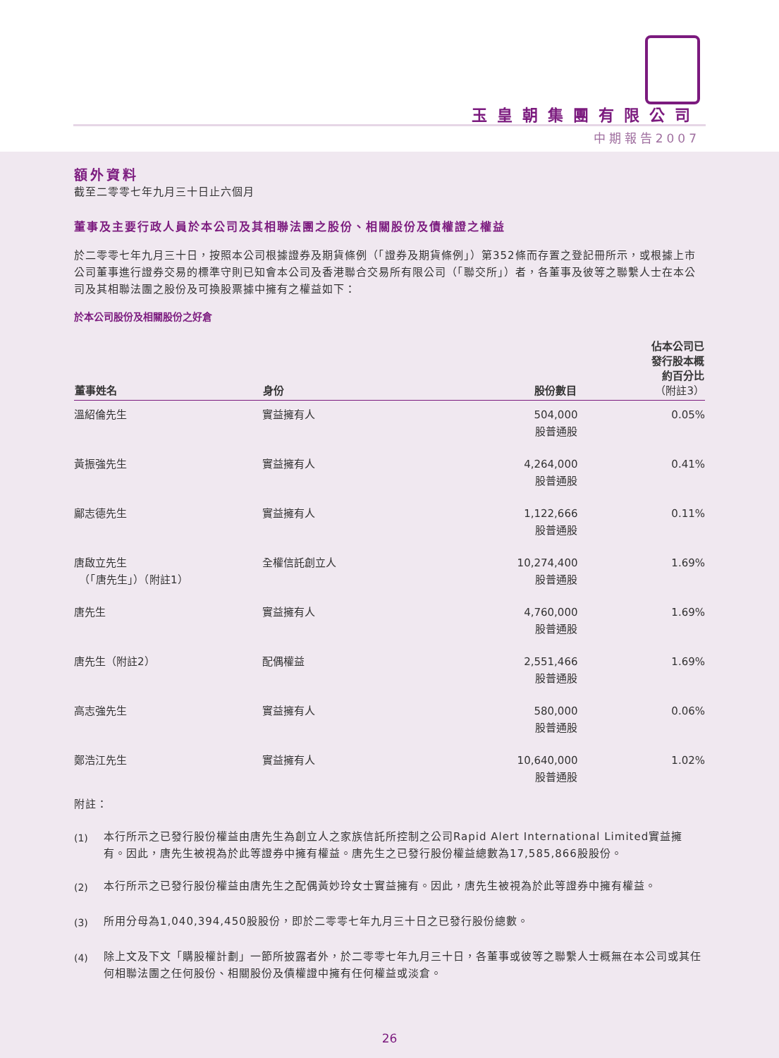玉皇朝集團有限公司
中期報告2007
額外資料
截至二零零七年九月三十日止六個月
董事及主要行政人員於本公司及其相聯法團之股份、相關股份及債權證之權益
於二零零七年九月三十日，按照本公司根據證券及期貨條例（「證券及期貨條例」）第352條而存置之登記冊所示，或根據上市公司董事進行證券交易的標準守則已知會本公司及香港聯合交易所有限公司（「聯交所」）者，各董事及彼等之聯繫人士在本公司及其相聯法團之股份及可換股票據中擁有之權益如下：
於本公司股份及相關股份之好倉
| 董事姓名 | 身份 | 股份數目 | 佔本公司已 發行股本概 約百分比 （附註3） |
| --- | --- | --- | --- |
| 溫紹倫先生 | 實益擁有人 | 504,000 股普通股 | 0.05% |
| 黃振強先生 | 實益擁有人 | 4,264,000 股普通股 | 0.41% |
| 鄺志德先生 | 實益擁有人 | 1,122,666 股普通股 | 0.11% |
| 唐啟立先生 （「唐先生」）（附註1） | 全權信託創立人 | 10,274,400 股普通股 | 1.69% |
| 唐先生 | 實益擁有人 | 4,760,000 股普通股 | 1.69% |
| 唐先生（附註2） | 配偶權益 | 2,551,466 股普通股 | 1.69% |
| 高志強先生 | 實益擁有人 | 580,000 股普通股 | 0.06% |
| 鄭浩江先生 | 實益擁有人 | 10,640,000 股普通股 | 1.02% |
附註：
(1)
本行所示之已發行股份權益由唐先生為創立人之家族信託所控制之公司Rapid Alert International Limited實益擁有。因此，唐先生被視為於此等證券中擁有權益。唐先生之已發行股份權益總數為17,585,866股股份。
(2)
本行所示之已發行股份權益由唐先生之配偶黃妙玲女士實益擁有。因此，唐先生被視為於此等證券中擁有權益。
(3)
所用分母為1,040,394,450股股份，即於二零零七年九月三十日之已發行股份總數。
(4)
除上文及下文「購股權計劃」一節所披露者外，於二零零七年九月三十日，各董事或彼等之聯繫人士概無在本公司或其任何相聯法團之任何股份、相關股份及債權證中擁有任何權益或淡倉。
26